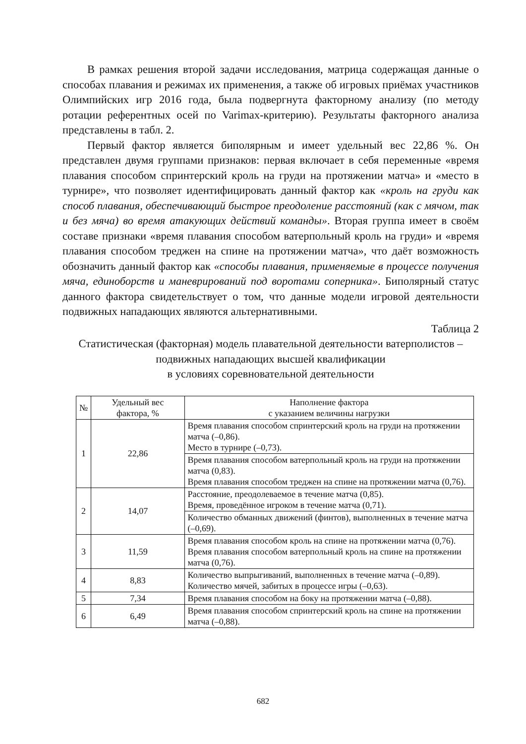В рамках решения второй задачи исследования, матрица содержащая данные о способах плавания и режимах их применения, а также об игровых приёмах участников Олимпийских игр 2016 года, была подвергнута факторному анализу (по методу ротации референтных осей по Varimax-критерию). Результаты факторного анализа представлены в табл. 2.
Первый фактор является биполярным и имеет удельный вес 22,86 %. Он представлен двумя группами признаков: первая включает в себя переменные «время плавания способом спринтерский кроль на груди на протяжении матча» и «место в турнире», что позволяет идентифицировать данный фактор как «кроль на груди как способ плавания, обеспечивающий быстрое преодоление расстояний (как с мячом, так и без мяча) во время атакующих действий команды». Вторая группа имеет в своём составе признаки «время плавания способом ватерпольный кроль на груди» и «время плавания способом треджен на спине на протяжении матча», что даёт возможность обозначить данный фактор как «способы плавания, применяемые в процессе получения мяча, единоборств и маневрирований под воротами соперника». Биполярный статус данного фактора свидетельствует о том, что данные модели игровой деятельности подвижных нападающих являются альтернативными.
Таблица 2
Статистическая (факторная) модель плавательной деятельности ватерполистов – подвижных нападающих высшей квалификации
в условиях соревновательной деятельности
| № | Удельный вес фактора, % | Наполнение фактора с указанием величины нагрузки |
| --- | --- | --- |
| 1 | 22,86 | Время плавания способом спринтерский кроль на груди на протяжении матча (–0,86). Место в турнире (–0,73). |
| | | Время плавания способом ватерпольный кроль на груди на протяжении матча (0,83). Время плавания способом треджен на спине на протяжении матча (0,76). |
| 2 | 14,07 | Расстояние, преодолеваемое в течение матча (0,85). Время, проведённое игроком в течение матча (0,71). |
| | | Количество обманных движений (финтов), выполненных в течение матча (–0,69). |
| 3 | 11,59 | Время плавания способом кроль на спине на протяжении матча (0,76). Время плавания способом ватерпольный кроль на спине на протяжении матча (0,76). |
| 4 | 8,83 | Количество выпрыгиваний, выполненных в течение матча (–0,89). Количество мячей, забитых в процессе игры (–0,63). |
| 5 | 7,34 | Время плавания способом на боку на протяжении матча (–0,88). |
| 6 | 6,49 | Время плавания способом спринтерский кроль на спине на протяжении матча (–0,88). |
682